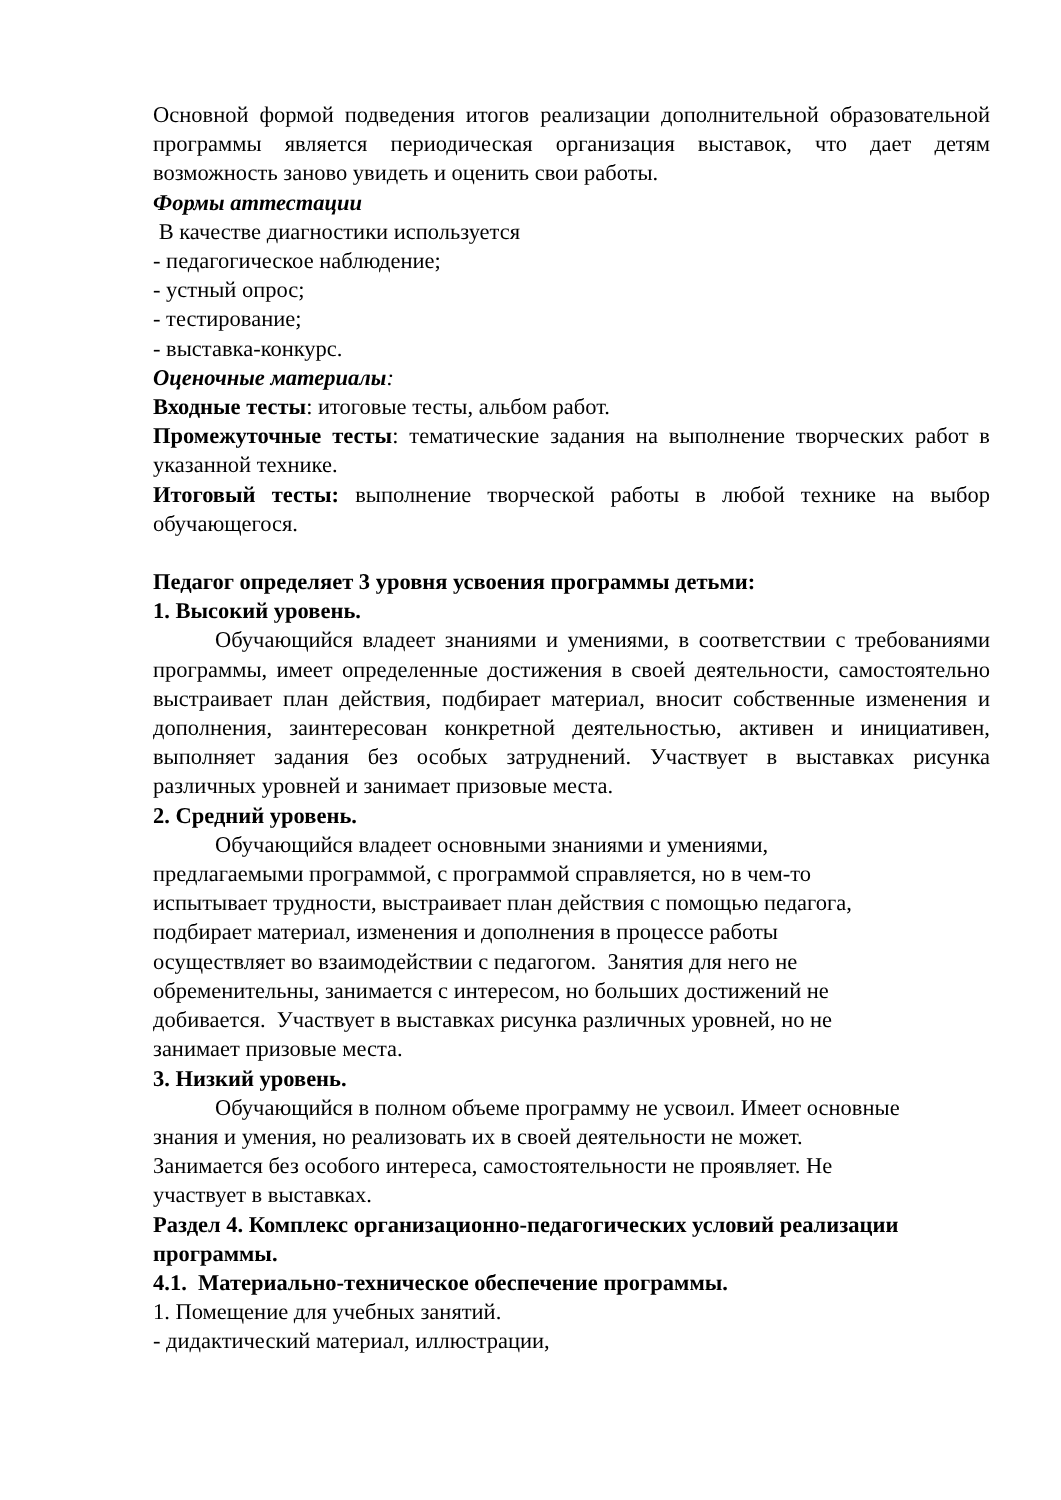Основной формой подведения итогов реализации дополнительной образовательной программы является периодическая организация выставок, что дает детям возможность заново увидеть и оценить свои работы.
Формы аттестации
В качестве диагностики используется
- педагогическое наблюдение;
- устный опрос;
- тестирование;
- выставка-конкурс.
Оценочные материалы:
Входные тесты: итоговые тесты, альбом работ.
Промежуточные тесты: тематические задания на выполнение творческих работ в указанной технике.
Итоговый тесты: выполнение творческой работы в любой технике на выбор обучающегося.
Педагог определяет 3 уровня усвоения программы детьми:
1. Высокий уровень.
Обучающийся владеет знаниями и умениями, в соответствии с требованиями программы, имеет определенные достижения в своей деятельности, самостоятельно выстраивает план действия, подбирает материал, вносит собственные изменения и дополнения, заинтересован конкретной деятельностью, активен и инициативен, выполняет задания без особых затруднений. Участвует в выставках рисунка различных уровней и занимает призовые места.
2. Средний уровень.
Обучающийся владеет основными знаниями и умениями,
предлагаемыми программой, с программой справляется, но в чем-то
испытывает трудности, выстраивает план действия с помощью педагога,
подбирает материал, изменения и дополнения в процессе работы
осуществляет во взаимодействии с педагогом. Занятия для него не
обременительны, занимается с интересом, но больших достижений не
добивается. Участвует в выставках рисунка различных уровней, но не
занимает призовые места.
3. Низкий уровень.
Обучающийся в полном объеме программу не усвоил. Имеет основные
знания и умения, но реализовать их в своей деятельности не может.
Занимается без особого интереса, самостоятельности не проявляет. Не
участвует в выставках.
Раздел 4. Комплекс организационно-педагогических условий реализации программы.
4.1. Материально-техническое обеспечение программы.
1. Помещение для учебных занятий.
- дидактический материал, иллюстрации,